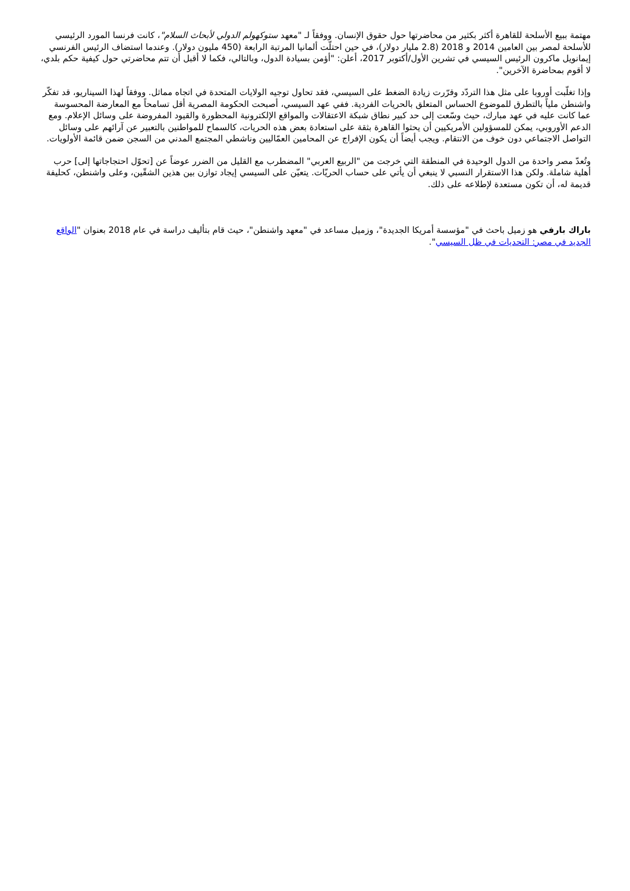مهتمة ببيع الأسلحة للقاهرة أكثر بكثير من محاضرتها حول حقوق الإنسان. ووفقاً لـ "معهد ستوكهولم الدولي لأبحاث السلام"، كانت فرنسا المورد الرئيسي للأسلحة لمصر بين العامين 2014 و 2018 (2.8 مليار دولار)، في حين احتلّت ألمانيا المرتبة الرابعة (450 مليون دولار). وعندما استضاف الرئيس الفرنسي إيمانويل ماكرون الرئيس السيسي في تشرين الأول/أكتوبر 2017، أعلن: "أؤمن بسيادة الدول، وبالتالي، فكما لا أقبل أن تتم محاضرتي حول كيفية حكم بلدي، لا أقوم بمحاضرة الآخرين".
وإذا تغلّبت أوروبا على مثل هذا التردّد وقرّرت زيادة الضغط على السيسي، فقد تحاول توجيه الولايات المتحدة في اتجاه مماثل. ووفقاً لهذا السيناريو، قد تفكّر واشنطن ملياً بالتطرق للموضوع الحساس المتعلق بالحريات الفردية. ففي عهد السيسي، أصبحت الحكومة المصرية أقل تسامحاً مع المعارضة المحسوسة عما كانت عليه في عهد مبارك، حيث وسّعت إلى حد كبير نطاق شبكة الاعتقالات والمواقع الإلكترونية المحظورة والقيود المفروضة على وسائل الإعلام. ومع الدعم الأوروبي، يمكن للمسؤولين الأمريكيين أن يحثوا القاهرة بثقة على استعادة بعض هذه الحريات، كالسماح للمواطنين بالتعبير عن آرائهم على وسائل التواصل الاجتماعي دون خوف من الانتقام. ويجب أيضاً أن يكون الإفراج عن المحامين العمّاليين وناشطي المجتمع المدني من السجن ضمن قائمة الأولويات.
وتُعدّ مصر واحدة من الدول الوحيدة في المنطقة التي خرجت من "الربيع العربي" المضطرب مع القليل من الضرر عوضاً عن [تحوّل احتجاجاتها إلى] حرب أهلية شاملة. ولكن هذا الاستقرار النسبي لا ينبغي أن يأتي على حساب الحريّات. يتعيّن على السيسي إيجاد توازن بين هذين الشقّين، وعلى واشنطن، كحليفة قديمة له، أن تكون مستعدة لإطلاعه على ذلك.
باراك بارفي هو زميل باحث في "مؤسسة أمريكا الجديدة"، وزميل مساعد في "معهد واشنطن"، حيث قام بتأليف دراسة في عام 2018 بعنوان "الواقع الجديد في مصر: التحديات في ظل السيسي".